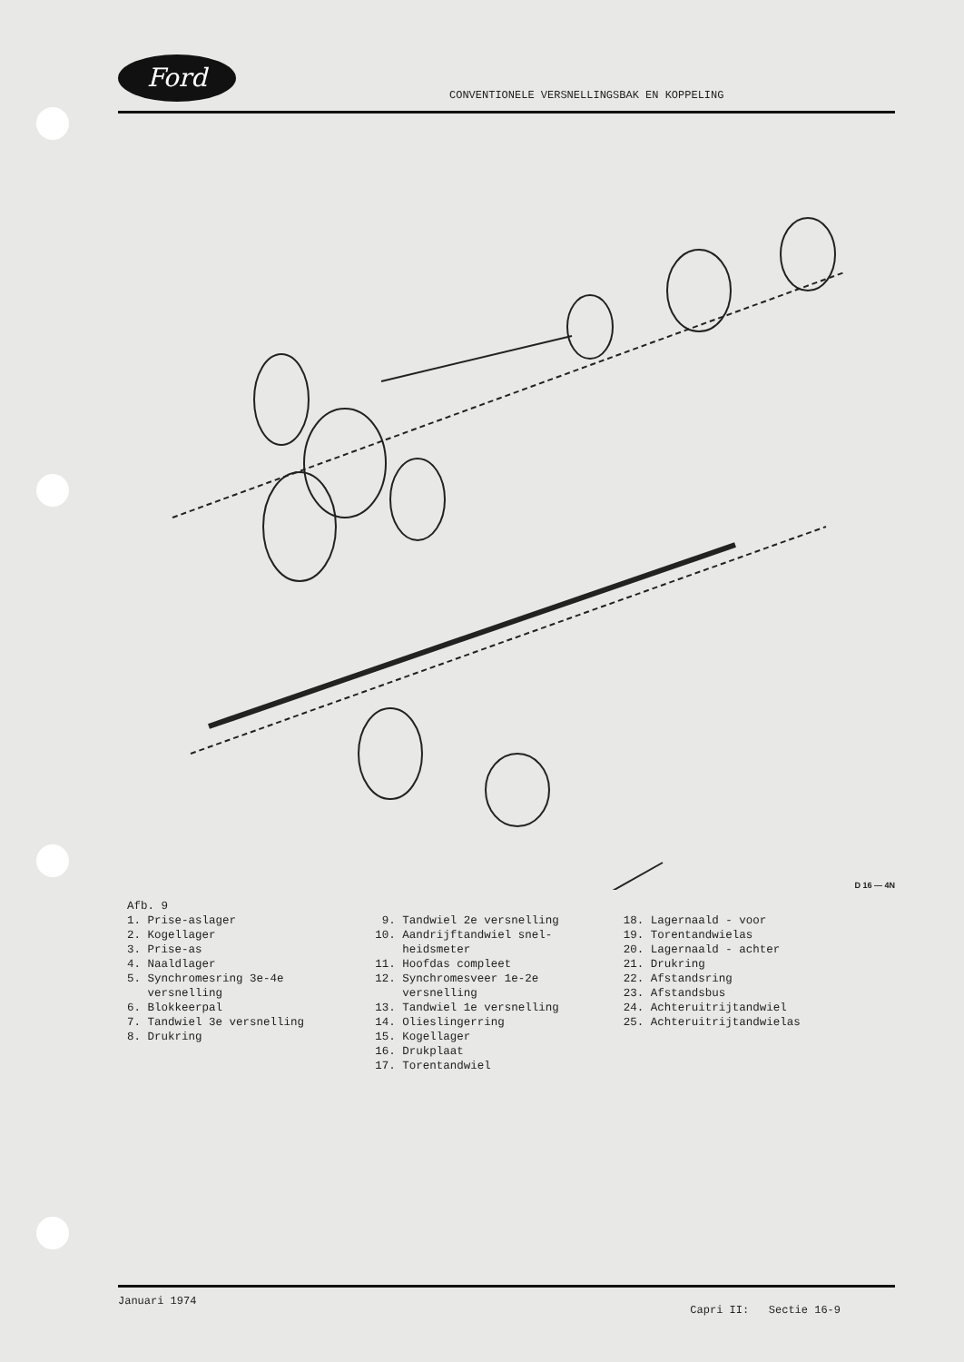Ford CONVENTIONELE VERSNELLINGSBAK EN KOPPELING
D 16 — 4N
Afb. 9
1. Prise-aslager
2. Kogellager
3. Prise-as
4. Naaldlager
5. Synchromesring 3e-4e
versnelling
6. Blokkeerpal
7. Tandwiel 3e versnelling
8. Drukring
9. Tandwiel 2e versnelling
10. Aandrijftandwiel snel-
heidsmeter
11. Hoofdas compleet
12. Synchromesveer 1e-2e
versnelling
13. Tandwiel 1e versnelling
14. Olieslingerring
15. Kogellager
16. Drukplaat
17. Torentandwiel
18. Lagernaald - voor
19. Torentandwielas
20. Lagernaald - achter
21. Drukring
22. Afstandsring
23. Afstandsbus
24. Achteruitrijtandwiel
25. Achteruitrijtandwielas
Januari 1974
Capri II: Sectie 16-9